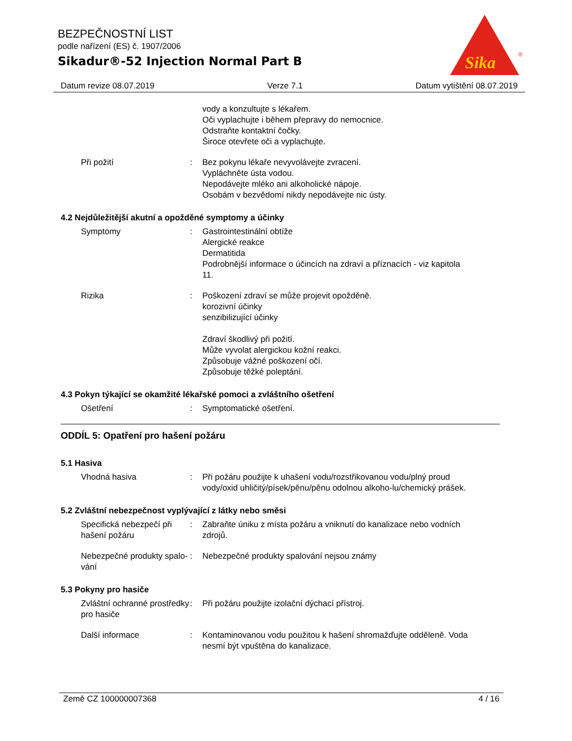BEZPEČNOSTNÍ LIST
podle nařízení (ES) č. 1907/2006
Sikadur®-52 Injection Normal Part B
Sika
®
Datum revize 08.07.2019 Verze 7.1 Datum vytištění 08.07.2019
vody a konzultujte s lékařem.
Oči vyplachujte i během přepravy do nemocnice.
Odstraňte kontaktní čočky.
Široce otevřete oči a vyplachujte.
Při požití : Bez pokynu lékaře nevyvolávejte zvracení.
Vypláchněte ústa vodou.
Nepodávejte mléko ani alkoholické nápoje.
Osobám v bezvědomí nikdy nepodávejte nic ústy.
4.2 Nejdůležitější akutní a opožděné symptomy a účinky
Symptomy : Gastrointestinální obtíže
Alergické reakce
Dermatitida
Podrobnější informace o účincích na zdraví a příznacích - viz kapitola 11.
Rizika : Poškození zdraví se může projevit opožděně.
korozivní účinky
senzibilizující účinky
Zdraví škodlivý při požití.
Může vyvolat alergickou kožní reakci.
Způsobuje vážné poškození očí.
Způsobuje těžké poleptání.
4.3 Pokyn týkající se okamžité lékařské pomoci a zvláštního ošetření
Ošetření : Symptomatické ošetření.
ODDÍL 5: Opatření pro hašení požáru
5.1 Hasiva
Vhodná hasiva : Při požáru použijte k uhašení vodu/rozstřikovanou vodu/plný proud vody/oxid uhličitý/písek/pěnu/pěnu odolnou alkoho-lu/chemický prášek.
5.2 Zvláštní nebezpečnost vyplývající z látky nebo směsi
Specifická nebezpečí při hašení požáru
: Zabraňte úniku z místa požáru a vniknutí do kanalizace nebo vodních zdrojů.
Nebezpečné produkty spalo-vání
: Nebezpečné produkty spalování nejsou známy
5.3 Pokyny pro hasiče
Zvláštní ochranné prostředky pro hasiče
: Při požáru použijte izolační dýchací přístroj.
Další informace : Kontaminovanou vodu použitou k hašení shromažďujte odděleně. Voda nesmí být vpuštěna do kanalizace.
Země CZ 100000007368 4 / 16